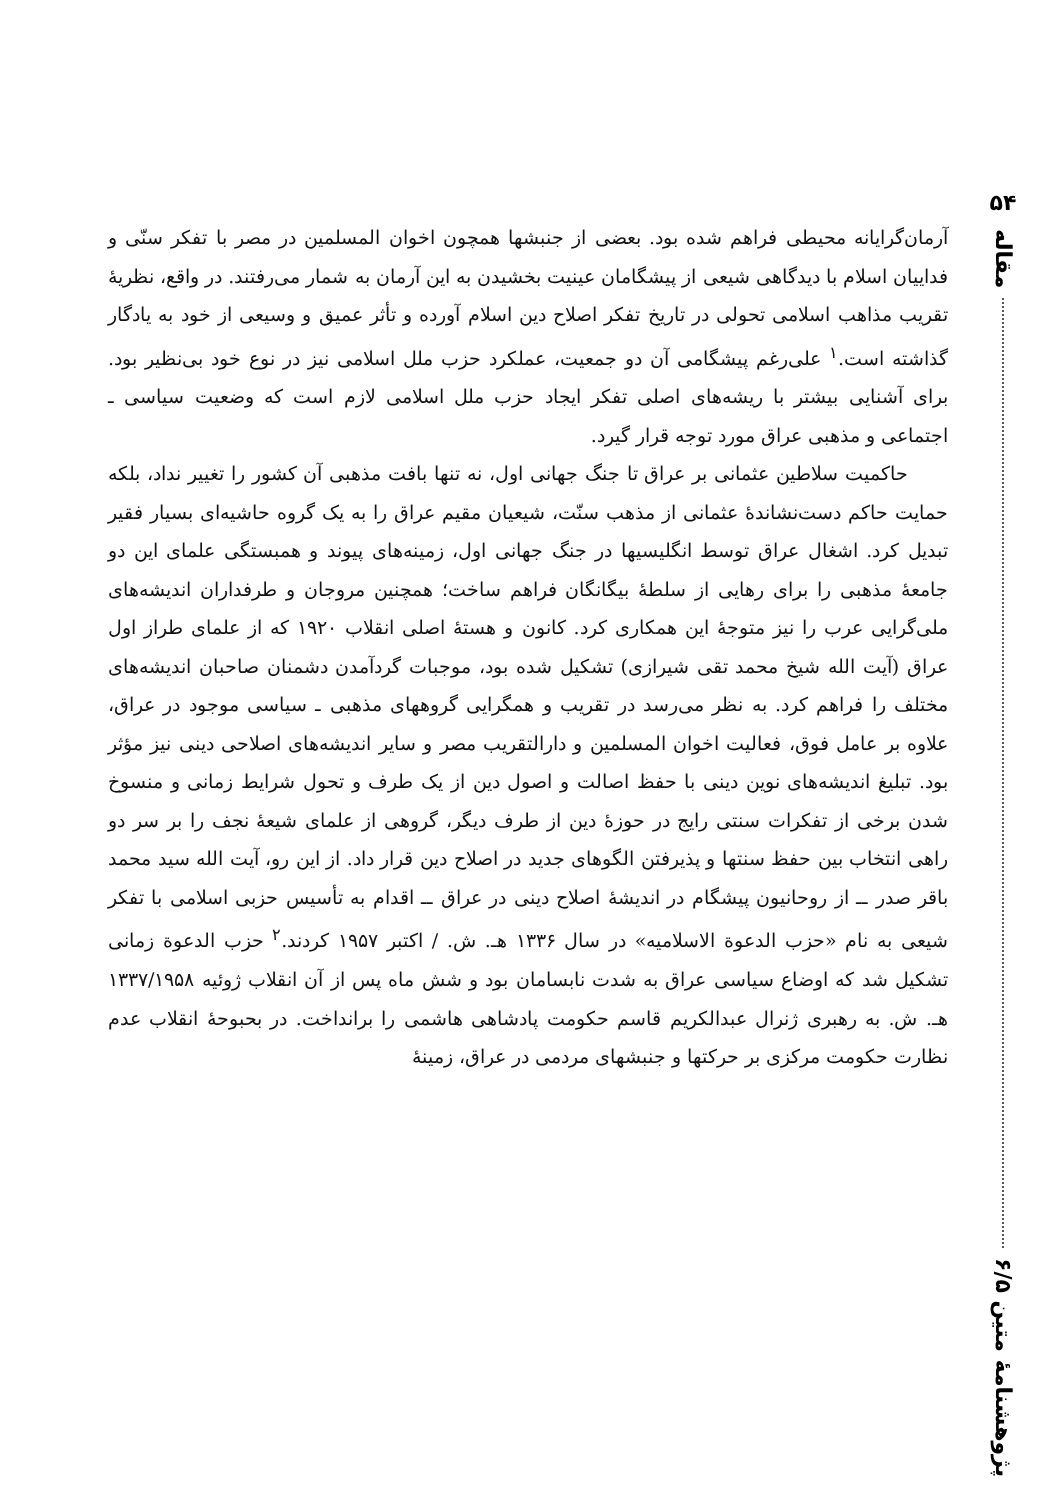۵۴
مقاله
پژوهشنامهٔ متین ۶/۵
آرمان‌گرایانه محیطی فراهم شده بود. بعضی از جنبشها همچون اخوان المسلمین در مصر با تفکر سنّی و فداییان اسلام با دیدگاهی شیعی از پیشگامان عینیت بخشیدن به این آرمان به شمار می‌رفتند. در واقع، نظریهٔ تقریب مذاهب اسلامی تحولی در تاریخ تفکر اصلاح دین اسلام آورده و تأثر عمیق و وسیعی از خود به یادگار گذاشته است.<sup>۱</sup> علی‌رغم پیشگامی آن دو جمعیت، عملکرد حزب ملل اسلامی نیز در نوع خود بی‌نظیر بود. برای آشنایی بیشتر با ریشه‌های اصلی تفکر ایجاد حزب ملل اسلامی لازم است که وضعیت سیاسی ـ اجتماعی و مذهبی عراق مورد توجه قرار گیرد.
حاکمیت سلاطین عثمانی بر عراق تا جنگ جهانی اول، نه تنها بافت مذهبی آن کشور را تغییر نداد، بلکه حمایت حاکم دست‌نشاندهٔ عثمانی از مذهب سنّت، شیعیان مقیم عراق را به یک گروه حاشیه‌ای بسیار فقیر تبدیل کرد. اشغال عراق توسط انگلیسیها در جنگ جهانی اول، زمینه‌های پیوند و همبستگی علمای این دو جامعهٔ مذهبی را برای رهایی از سلطهٔ بیگانگان فراهم ساخت؛ همچنین مروجان و طرفداران اندیشه‌های ملی‌گرایی عرب را نیز متوجهٔ این همکاری کرد. کانون و هستهٔ اصلی انقلاب ۱۹۲۰ که از علمای طراز اول عراق (آیت الله شیخ محمد تقی شیرازی) تشکیل شده بود، موجبات گردآمدن دشمنان صاحبان اندیشه‌های مختلف را فراهم کرد. به نظر می‌رسد در تقریب و همگرایی گروههای مذهبی ـ سیاسی موجود در عراق، علاوه بر عامل فوق، فعالیت اخوان المسلمین و دارالتقریب مصر و سایر اندیشه‌های اصلاحی دینی نیز مؤثر بود. تبلیغ اندیشه‌های نوین دینی با حفظ اصالت و اصول دین از یک طرف و تحول شرایط زمانی و منسوخ شدن برخی از تفکرات سنتی رایج در حوزهٔ دین از طرف دیگر، گروهی از علمای شیعهٔ نجف را بر سر دو راهی انتخاب بین حفظ سنتها و پذیرفتن الگوهای جدید در اصلاح دین قرار داد. از این رو، آیت الله سید محمد باقر صدر ــ از روحانیون پیشگام در اندیشهٔ اصلاح دینی در عراق ــ اقدام به تأسیس حزبی اسلامی با تفکر شیعی به نام «حزب الدعوة الاسلامیه» در سال ۱۳۳۶ هـ. ش. / اکتبر ۱۹۵۷ کردند.<sup>۲</sup> حزب الدعوة زمانی تشکیل شد که اوضاع سیاسی عراق به شدت نابسامان بود و شش ماه پس از آن انقلاب ژوئیه ۱۳۳۷/۱۹۵۸ هـ. ش. به رهبری ژنرال عبدالکریم قاسم حکومت پادشاهی هاشمی را برانداخت. در بحبوحهٔ انقلاب عدم نظارت حکومت مرکزی بر حرکتها و جنبشهای مردمی در عراق، زمینهٔ